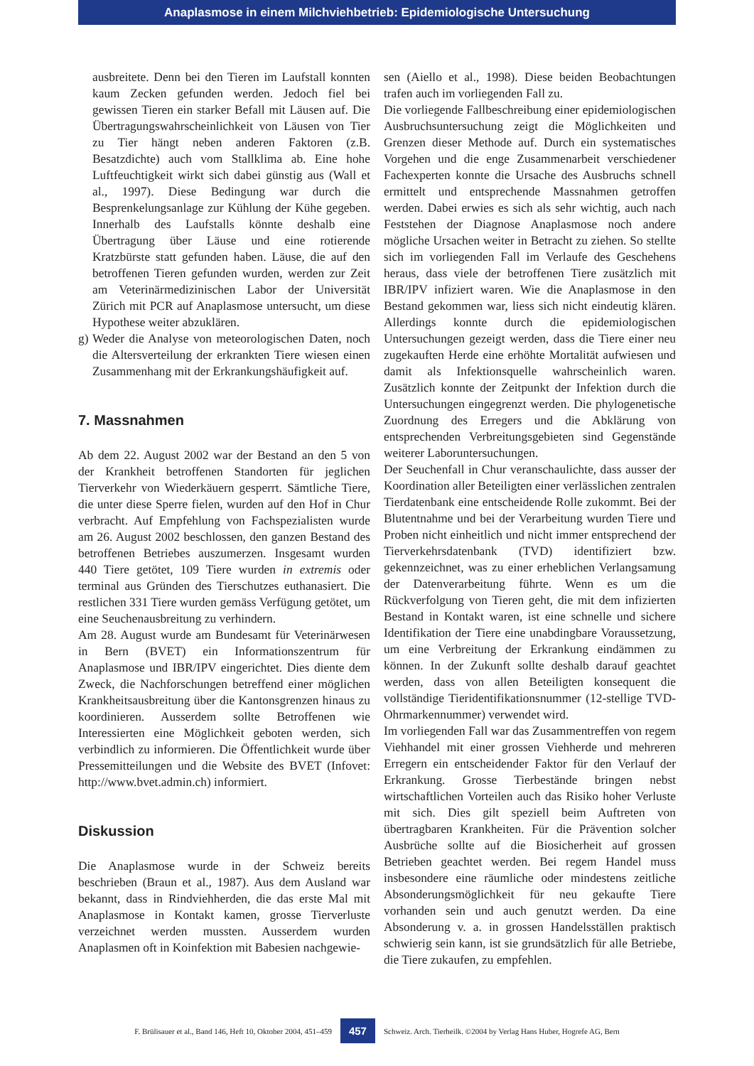Anaplasmose in einem Milchviehbetrieb: Epidemiologische Untersuchung
ausbreitete. Denn bei den Tieren im Laufstall konnten kaum Zecken gefunden werden. Jedoch fiel bei gewissen Tieren ein starker Befall mit Läusen auf. Die Übertragungswahrscheinlichkeit von Läusen von Tier zu Tier hängt neben anderen Faktoren (z.B. Besatzdichte) auch vom Stallklima ab. Eine hohe Luftfeuchtigkeit wirkt sich dabei günstig aus (Wall et al., 1997). Diese Bedingung war durch die Besprenkelungsanlage zur Kühlung der Kühe gegeben. Innerhalb des Laufstalls könnte deshalb eine Übertragung über Läuse und eine rotierende Kratzbürste statt gefunden haben. Läuse, die auf den betroffenen Tieren gefunden wurden, werden zur Zeit am Veterinärmedizinischen Labor der Universität Zürich mit PCR auf Anaplasmose untersucht, um diese Hypothese weiter abzuklären.
g) Weder die Analyse von meteorologischen Daten, noch die Altersverteilung der erkrankten Tiere wiesen einen Zusammenhang mit der Erkrankungshäufigkeit auf.
7. Massnahmen
Ab dem 22. August 2002 war der Bestand an den 5 von der Krankheit betroffenen Standorten für jeglichen Tierverkehr von Wiederkäuern gesperrt. Sämtliche Tiere, die unter diese Sperre fielen, wurden auf den Hof in Chur verbracht. Auf Empfehlung von Fachspezialisten wurde am 26. August 2002 beschlossen, den ganzen Bestand des betroffenen Betriebes auszumerzen. Insgesamt wurden 440 Tiere getötet, 109 Tiere wurden in extremis oder terminal aus Gründen des Tierschutzes euthanasiert. Die restlichen 331 Tiere wurden gemäss Verfügung getötet, um eine Seuchenausbreitung zu verhindern.
Am 28. August wurde am Bundesamt für Veterinärwesen in Bern (BVET) ein Informationszentrum für Anaplasmose und IBR/IPV eingerichtet. Dies diente dem Zweck, die Nachforschungen betreffend einer möglichen Krankheitsausbreitung über die Kantonsgrenzen hinaus zu koordinieren. Ausserdem sollte Betroffenen wie Interessierten eine Möglichkeit geboten werden, sich verbindlich zu informieren. Die Öffentlichkeit wurde über Pressemitteilungen und die Website des BVET (Infovet: http://www.bvet.admin.ch) informiert.
Diskussion
Die Anaplasmose wurde in der Schweiz bereits beschrieben (Braun et al., 1987). Aus dem Ausland war bekannt, dass in Rindviehherden, die das erste Mal mit Anaplasmose in Kontakt kamen, grosse Tierverluste verzeichnet werden mussten. Ausserdem wurden Anaplasmen oft in Koinfektion mit Babesien nachgewie-
sen (Aiello et al., 1998). Diese beiden Beobachtungen trafen auch im vorliegenden Fall zu.
Die vorliegende Fallbeschreibung einer epidemiologischen Ausbruchsuntersuchung zeigt die Möglichkeiten und Grenzen dieser Methode auf. Durch ein systematisches Vorgehen und die enge Zusammenarbeit verschiedener Fachexperten konnte die Ursache des Ausbruchs schnell ermittelt und entsprechende Massnahmen getroffen werden. Dabei erwies es sich als sehr wichtig, auch nach Feststehen der Diagnose Anaplasmose noch andere mögliche Ursachen weiter in Betracht zu ziehen. So stellte sich im vorliegenden Fall im Verlaufe des Geschehens heraus, dass viele der betroffenen Tiere zusätzlich mit IBR/IPV infiziert waren. Wie die Anaplasmose in den Bestand gekommen war, liess sich nicht eindeutig klären. Allerdings konnte durch die epidemiologischen Untersuchungen gezeigt werden, dass die Tiere einer neu zugekauften Herde eine erhöhte Mortalität aufwiesen und damit als Infektionsquelle wahrscheinlich waren. Zusätzlich konnte der Zeitpunkt der Infektion durch die Untersuchungen eingegrenzt werden. Die phylogenetische Zuordnung des Erregers und die Abklärung von entsprechenden Verbreitungsgebieten sind Gegenstände weiterer Laboruntersuchungen.
Der Seuchenfall in Chur veranschaulichte, dass ausser der Koordination aller Beteiligten einer verlässlichen zentralen Tierdatenbank eine entscheidende Rolle zukommt. Bei der Blutentnahme und bei der Verarbeitung wurden Tiere und Proben nicht einheitlich und nicht immer entsprechend der Tierverkehrsdatenbank (TVD) identifiziert bzw. gekennzeichnet, was zu einer erheblichen Verlangsamung der Datenverarbeitung führte. Wenn es um die Rückverfolgung von Tieren geht, die mit dem infizierten Bestand in Kontakt waren, ist eine schnelle und sichere Identifikation der Tiere eine unabdingbare Voraussetzung, um eine Verbreitung der Erkrankung eindämmen zu können. In der Zukunft sollte deshalb darauf geachtet werden, dass von allen Beteiligten konsequent die vollständige Tieridentifikationsnummer (12-stellige TVD-Ohrmarkennummer) verwendet wird.
Im vorliegenden Fall war das Zusammentreffen von regem Viehhandel mit einer grossen Viehherde und mehreren Erregern ein entscheidender Faktor für den Verlauf der Erkrankung. Grosse Tierbestände bringen nebst wirtschaftlichen Vorteilen auch das Risiko hoher Verluste mit sich. Dies gilt speziell beim Auftreten von übertragbaren Krankheiten. Für die Prävention solcher Ausbrüche sollte auf die Biosicherheit auf grossen Betrieben geachtet werden. Bei regem Handel muss insbesondere eine räumliche oder mindestens zeitliche Absonderungsmöglichkeit für neu gekaufte Tiere vorhanden sein und auch genutzt werden. Da eine Absonderung v. a. in grossen Handelsställen praktisch schwierig sein kann, ist sie grundsätzlich für alle Betriebe, die Tiere zukaufen, zu empfehlen.
F. Brülisauer et al., Band 146, Heft 10, Oktober 2004, 451–459 457 Schweiz. Arch. Tierheilk. ©2004 by Verlag Hans Huber, Hogrefe AG, Bern